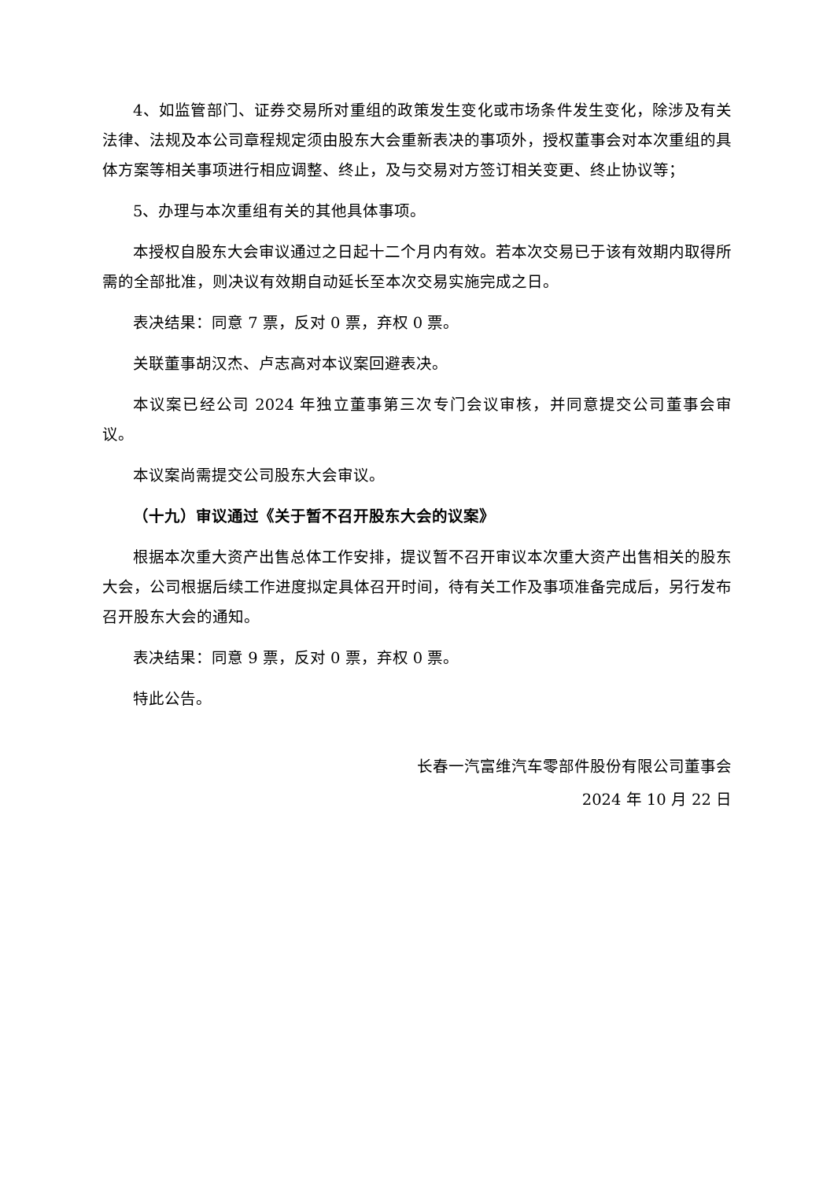4、如监管部门、证券交易所对重组的政策发生变化或市场条件发生变化，除涉及有关法律、法规及本公司章程规定须由股东大会重新表决的事项外，授权董事会对本次重组的具体方案等相关事项进行相应调整、终止，及与交易对方签订相关变更、终止协议等；
5、办理与本次重组有关的其他具体事项。
本授权自股东大会审议通过之日起十二个月内有效。若本次交易已于该有效期内取得所需的全部批准，则决议有效期自动延长至本次交易实施完成之日。
表决结果：同意 7 票，反对 0 票，弃权 0 票。
关联董事胡汉杰、卢志高对本议案回避表决。
本议案已经公司 2024 年独立董事第三次专门会议审核，并同意提交公司董事会审议。
本议案尚需提交公司股东大会审议。
（十九）审议通过《关于暂不召开股东大会的议案》
根据本次重大资产出售总体工作安排，提议暂不召开审议本次重大资产出售相关的股东大会，公司根据后续工作进度拟定具体召开时间，待有关工作及事项准备完成后，另行发布召开股东大会的通知。
表决结果：同意 9 票，反对 0 票，弃权 0 票。
特此公告。
长春一汽富维汽车零部件股份有限公司董事会
2024 年 10 月 22 日